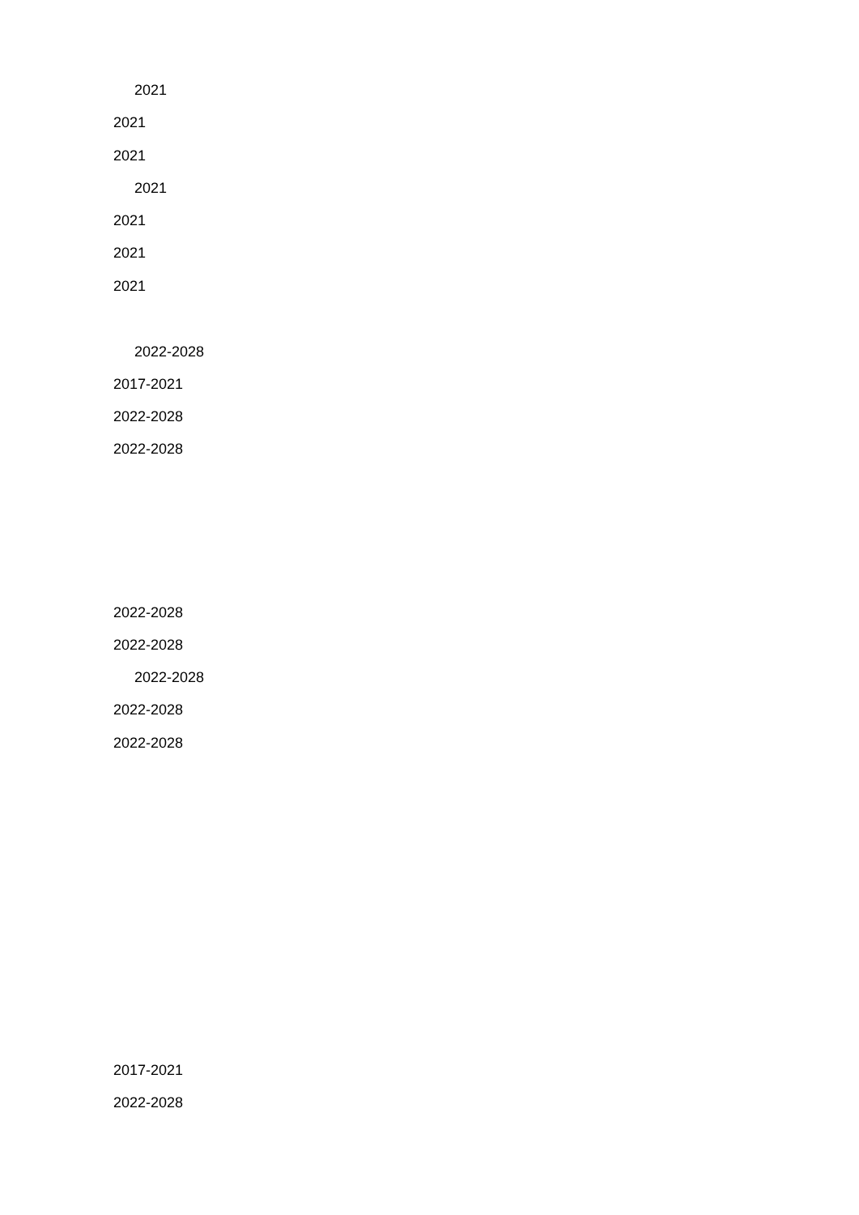2021
2021
2021
2021
2021
2021
2021
2022-2028
2017-2021
2022-2028
2022-2028
2022-2028
2022-2028
2022-2028
2022-2028
2022-2028
2017-2021
2022-2028